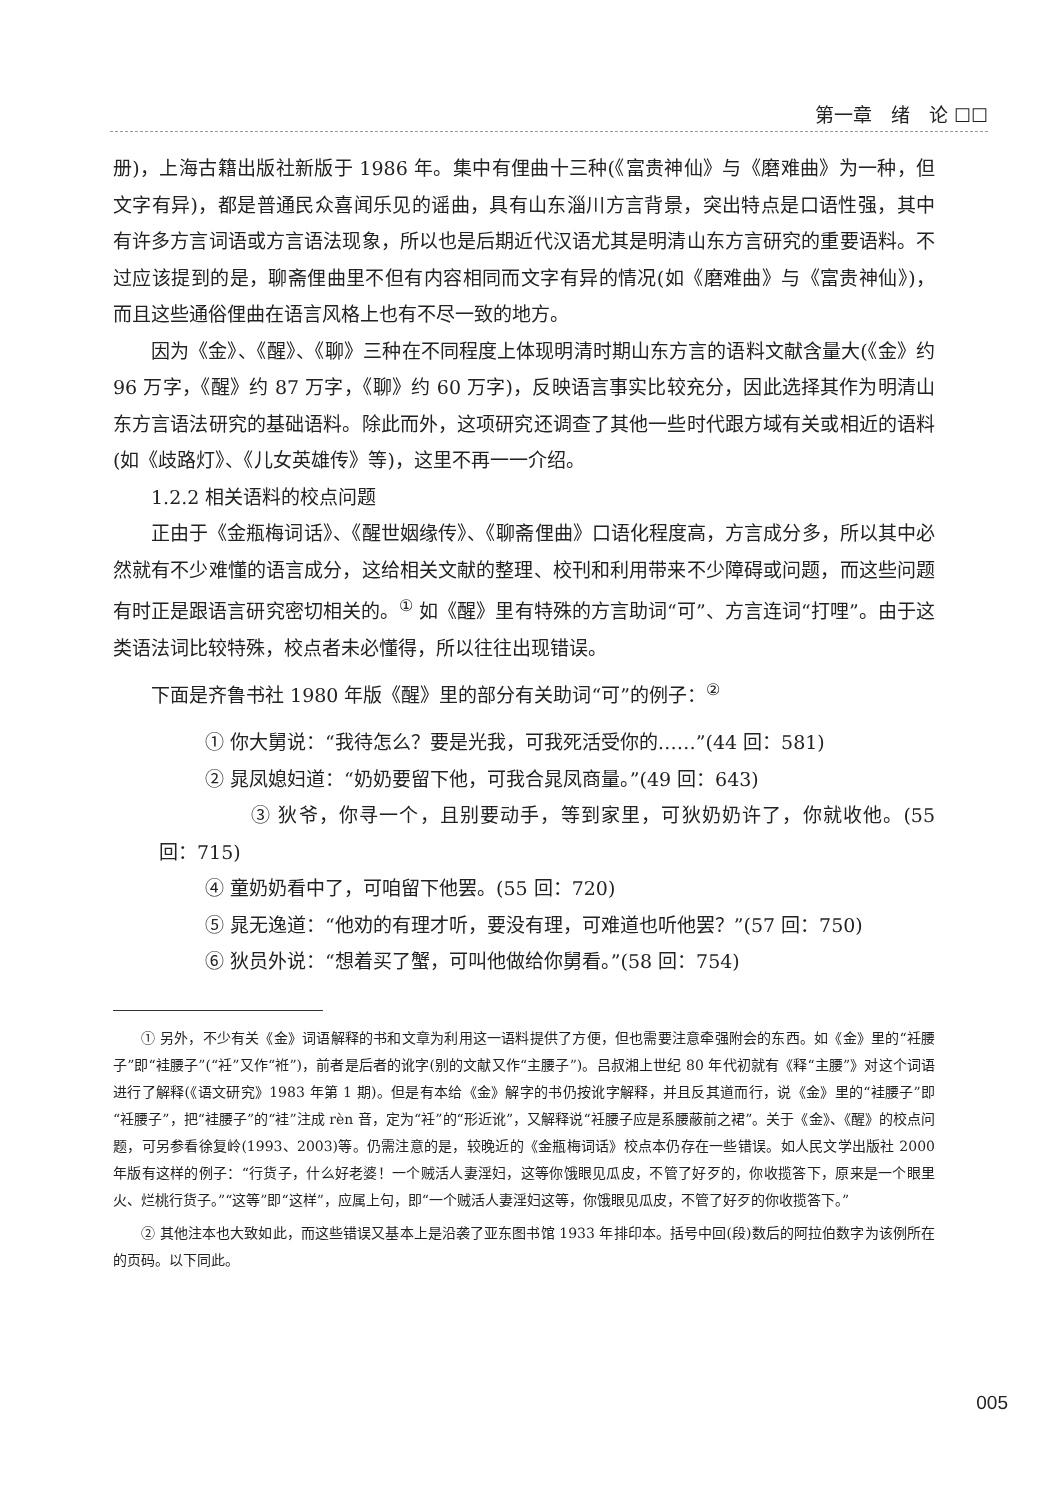第一章　绪　论 ☐☐
册)，上海古籍出版社新版于 1986 年。集中有俚曲十三种(《富贵神仙》与《磨难曲》为一种，但文字有异)，都是普通民众喜闻乐见的谣曲，具有山东淄川方言背景，突出特点是口语性强，其中有许多方言词语或方言语法现象，所以也是后期近代汉语尤其是明清山东方言研究的重要语料。不过应该提到的是，聊斋俚曲里不但有内容相同而文字有异的情况(如《磨难曲》与《富贵神仙》)，而且这些通俗俚曲在语言风格上也有不尽一致的地方。
因为《金》、《醒》、《聊》三种在不同程度上体现明清时期山东方言的语料文献含量大(《金》约 96 万字，《醒》约 87 万字，《聊》约 60 万字)，反映语言事实比较充分，因此选择其作为明清山东方言语法研究的基础语料。除此而外，这项研究还调查了其他一些时代跟方域有关或相近的语料(如《歧路灯》、《儿女英雄传》等)，这里不再一一介绍。
1.2.2 相关语料的校点问题
正由于《金瓶梅词话》、《醒世姻缘传》、《聊斋俚曲》口语化程度高，方言成分多，所以其中必然就有不少难懂的语言成分，这给相关文献的整理、校刊和利用带来不少障碍或问题，而这些问题有时正是跟语言研究密切相关的。<sup>①</sup> 如《醒》里有特殊的方言助词“可”、方言连词“打哩”。由于这类语法词比较特殊，校点者未必懂得，所以往往出现错误。
下面是齐鲁书社 1980 年版《醒》里的部分有关助词“可”的例子：<sup>②</sup>
① 你大舅说：“我待怎么？要是光我，可我死活受你的……”(44 回：581)
② 晁凤媳妇道：“奶奶要留下他，可我合晁凤商量。”(49 回：643)
③ 狄爷，你寻一个，且别要动手，等到家里，可狄奶奶许了，你就收他。(55 回：715)
④ 童奶奶看中了，可咱留下他罢。(55 回：720)
⑤ 晁无逸道：“他劝的有理才听，要没有理，可难道也听他罢？”(57 回：750)
⑥ 狄员外说：“想着买了蟹，可叫他做给你舅看。”(58 回：754)
① 另外，不少有关《金》词语解释的书和文章为利用这一语料提供了方便，但也需要注意牵强附会的东西。如《金》里的“衽腰子”即“袿腰子”(“衽”又作“袵”)，前者是后者的讹字(别的文献又作“主腰子”)。吕叔湘上世纪 80 年代初就有《释“主腰”》对这个词语进行了解释(《语文研究》1983 年第 1 期)。但是有本给《金》解字的书仍按讹字解释，并且反其道而行，说《金》里的“袿腰子”即“衽腰子”，把“袿腰子”的“袿”注成 rèn 音，定为“衽”的“形近讹”，又解释说“衽腰子应是系腰蔽前之裙”。关于《金》、《醒》的校点问题，可另参看徐复岭(1993、2003)等。仍需注意的是，较晚近的《金瓶梅词话》校点本仍存在一些错误。如人民文学出版社 2000 年版有这样的例子：“行货子，什么好老婆！一个贼活人妻淫妇，这等你饿眼见瓜皮，不管了好歹的，你收揽答下，原来是一个眼里火、烂桃行货子。”“这等”即“这样”，应属上句，即“一个贼活人妻淫妇这等，你饿眼见瓜皮，不管了好歹的你收揽答下。”
② 其他注本也大致如此，而这些错误又基本上是沿袭了亚东图书馆 1933 年排印本。括号中回(段)数后的阿拉伯数字为该例所在的页码。以下同此。
005